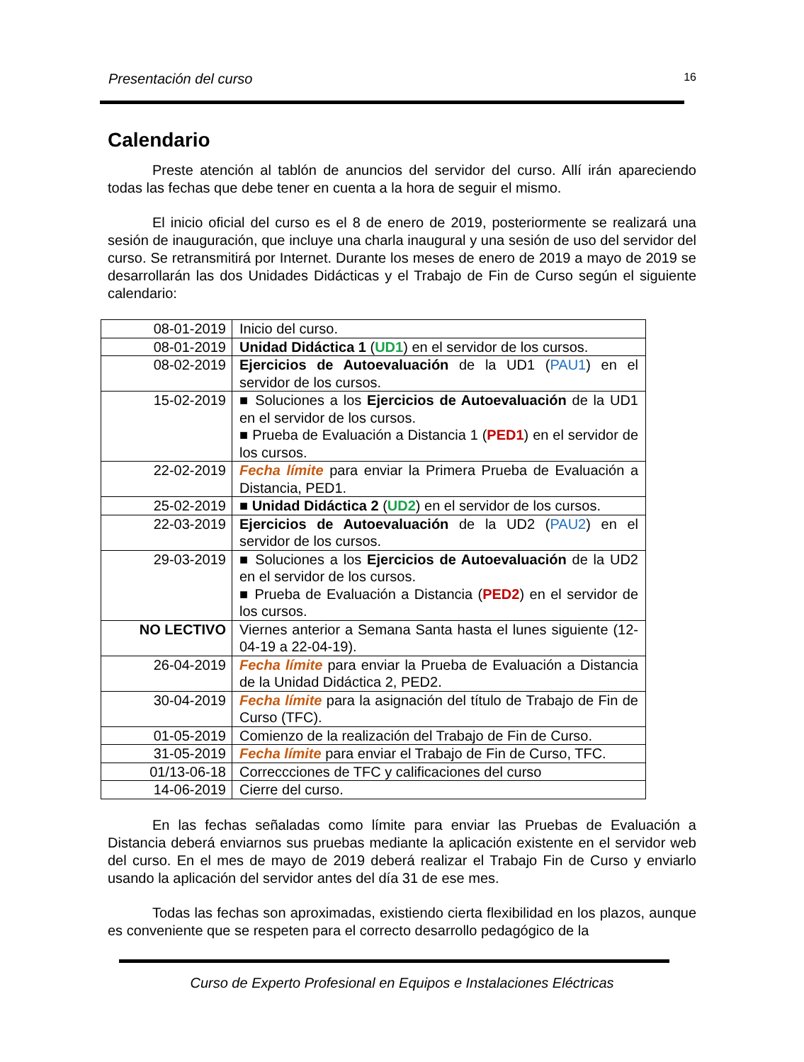Presentación del curso 16
Calendario
Preste atención al tablón de anuncios del servidor del curso. Allí irán apareciendo todas las fechas que debe tener en cuenta a la hora de seguir el mismo.
El inicio oficial del curso es el 8 de enero de 2019, posteriormente se realizará una sesión de inauguración, que incluye una charla inaugural y una sesión de uso del servidor del curso. Se retransmitirá por Internet. Durante los meses de enero de 2019 a mayo de 2019 se desarrollarán las dos Unidades Didácticas y el Trabajo de Fin de Curso según el siguiente calendario:
| 08-01-2019 | Inicio del curso. |
| 08-01-2019 | Unidad Didáctica 1 ( UD1 ) en el servidor de los cursos. |
| 08-02-2019 | Ejercicios de Autoevaluación de la UD1 ( PAU1 ) en el servidor de los cursos. |
| 15-02-2019 | ■ Soluciones a los Ejercicios de Autoevaluación de la UD1 en el servidor de los cursos. ■ Prueba de Evaluación a Distancia 1 ( PED1 ) en el servidor de los cursos. |
| 22-02-2019 | Fecha límite para enviar la Primera Prueba de Evaluación a Distancia, PED1. |
| 25-02-2019 | ■ Unidad Didáctica 2 ( UD2 ) en el servidor de los cursos. |
| 22-03-2019 | Ejercicios de Autoevaluación de la UD2 ( PAU2 ) en el servidor de los cursos. |
| 29-03-2019 | ■ Soluciones a los Ejercicios de Autoevaluación de la UD2 en el servidor de los cursos. ■ Prueba de Evaluación a Distancia ( PED2 ) en el servidor de los cursos. |
| NO LECTIVO | Viernes anterior a Semana Santa hasta el lunes siguiente (12-04-19 a 22-04-19). |
| 26-04-2019 | Fecha límite para enviar la Prueba de Evaluación a Distancia de la Unidad Didáctica 2, PED2. |
| 30-04-2019 | Fecha límite para la asignación del título de Trabajo de Fin de Curso (TFC). |
| 01-05-2019 | Comienzo de la realización del Trabajo de Fin de Curso. |
| 31-05-2019 | Fecha límite para enviar el Trabajo de Fin de Curso, TFC. |
| 01/13-06-18 | Correccciones de TFC y calificaciones del curso |
| 14-06-2019 | Cierre del curso. |
En las fechas señaladas como límite para enviar las Pruebas de Evaluación a Distancia deberá enviarnos sus pruebas mediante la aplicación existente en el servidor web del curso. En el mes de mayo de 2019 deberá realizar el Trabajo Fin de Curso y enviarlo usando la aplicación del servidor antes del día 31 de ese mes.
Todas las fechas son aproximadas, existiendo cierta flexibilidad en los plazos, aunque es conveniente que se respeten para el correcto desarrollo pedagógico de la
Curso de Experto Profesional en Equipos e Instalaciones Eléctricas